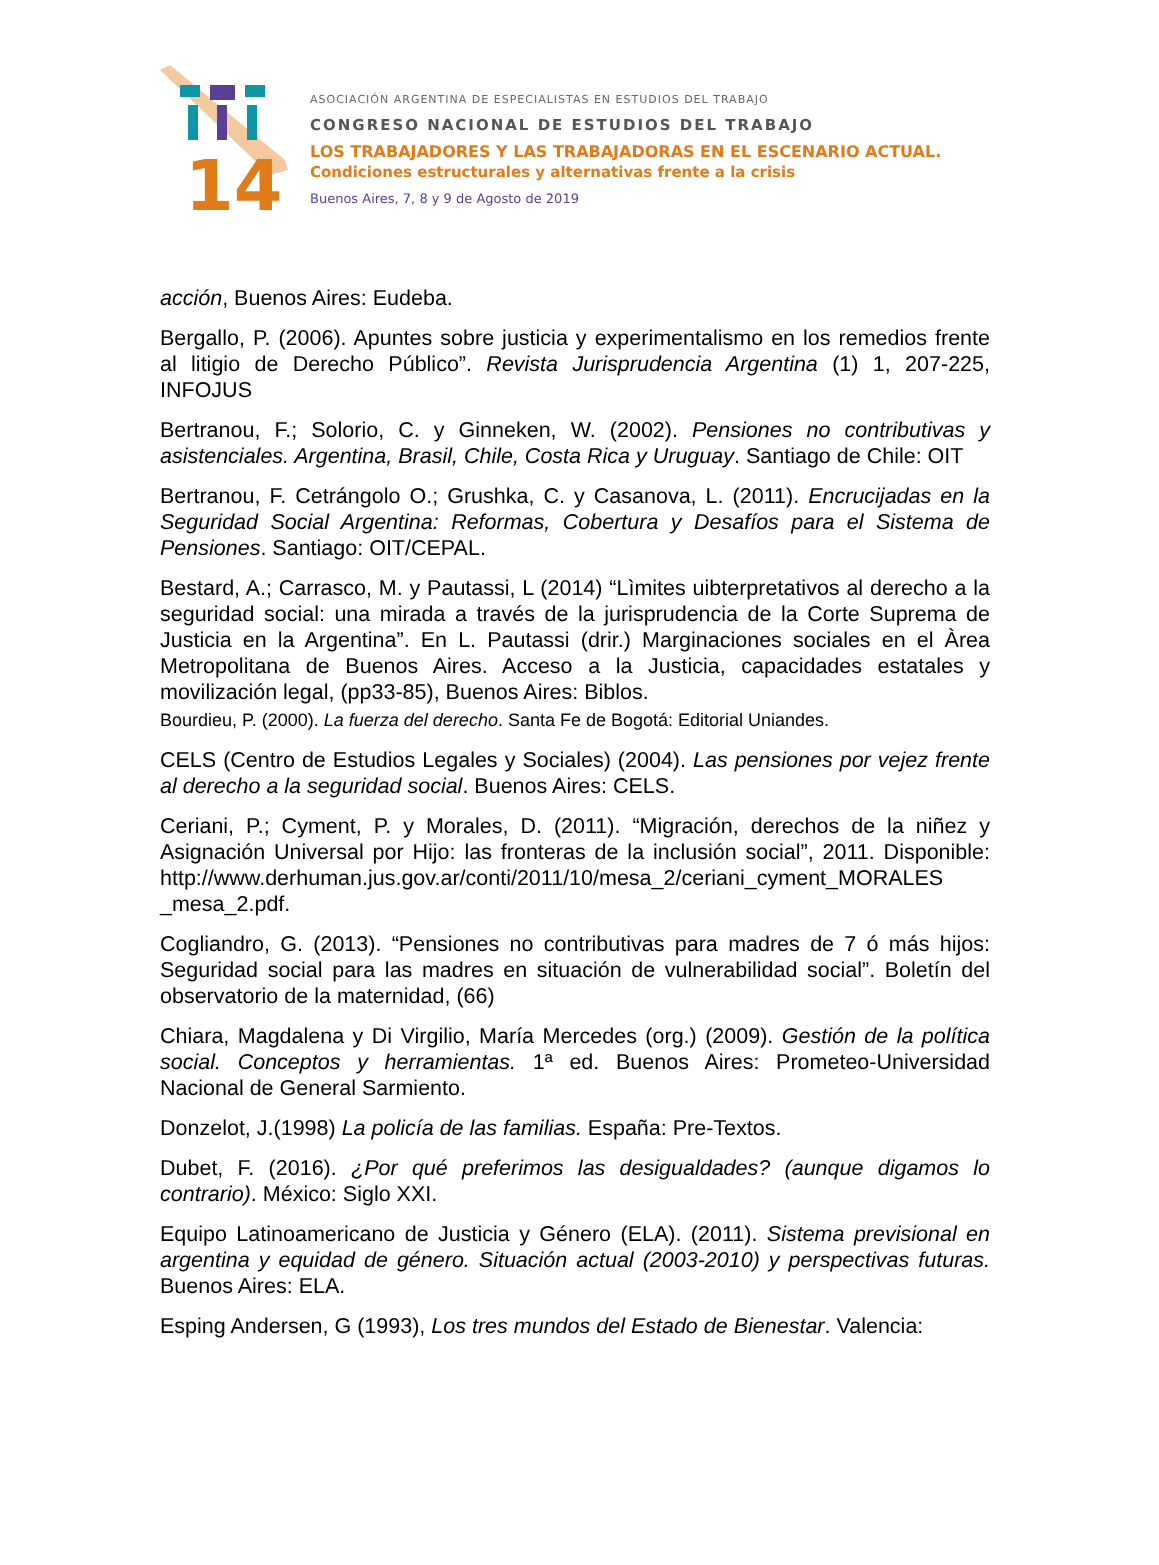14
ASOCIACIÓN ARGENTINA DE ESPECIALISTAS EN ESTUDIOS DEL TRABAJO
CONGRESO NACIONAL DE ESTUDIOS DEL TRABAJO
LOS TRABAJADORES Y LAS TRABAJADORAS EN EL ESCENARIO ACTUAL.
Condiciones estructurales y alternativas frente a la crisis
Buenos Aires, 7, 8 y 9 de Agosto de 2019
acción, Buenos Aires: Eudeba.
Bergallo, P. (2006). Apuntes sobre justicia y experimentalismo en los remedios frente al litigio de Derecho Público”. Revista Jurisprudencia Argentina (1) 1, 207-225, INFOJUS
Bertranou, F.; Solorio, C. y Ginneken, W. (2002). Pensiones no contributivas y asistenciales. Argentina, Brasil, Chile, Costa Rica y Uruguay. Santiago de Chile: OIT
Bertranou, F. Cetrángolo O.; Grushka, C. y Casanova, L. (2011). Encrucijadas en la Seguridad Social Argentina: Reformas, Cobertura y Desafíos para el Sistema de Pensiones. Santiago: OIT/CEPAL.
Bestard, A.; Carrasco, M. y Pautassi, L (2014) “Lìmites uibterpretativos al derecho a la seguridad social: una mirada a través de la jurisprudencia de la Corte Suprema de Justicia en la Argentina”. En L. Pautassi (drir.) Marginaciones sociales en el Àrea Metropolitana de Buenos Aires. Acceso a la Justicia, capacidades estatales y movilización legal, (pp33-85), Buenos Aires: Biblos.
Bourdieu, P. (2000). La fuerza del derecho. Santa Fe de Bogotá: Editorial Uniandes.
CELS (Centro de Estudios Legales y Sociales) (2004). Las pensiones por vejez frente al derecho a la seguridad social. Buenos Aires: CELS.
Ceriani, P.; Cyment, P. y Morales, D. (2011). “Migración, derechos de la niñez y Asignación Universal por Hijo: las fronteras de la inclusión social”, 2011. Disponible: http://www.derhuman.jus.gov.ar/conti/2011/10/mesa_2/ceriani_cyment_MORALES _mesa_2.pdf.
Cogliandro, G. (2013). “Pensiones no contributivas para madres de 7 ó más hijos: Seguridad social para las madres en situación de vulnerabilidad social”. Boletín del observatorio de la maternidad, (66)
Chiara, Magdalena y Di Virgilio, María Mercedes (org.) (2009). Gestión de la política social. Conceptos y herramientas. 1ª ed. Buenos Aires: Prometeo-Universidad Nacional de General Sarmiento.
Donzelot, J.(1998) La policía de las familias. España: Pre-Textos.
Dubet, F. (2016). ¿Por qué preferimos las desigualdades? (aunque digamos lo contrario). México: Siglo XXI.
Equipo Latinoamericano de Justicia y Género (ELA). (2011). Sistema previsional en argentina y equidad de género. Situación actual (2003-2010) y perspectivas futuras. Buenos Aires: ELA.
Esping Andersen, G (1993), Los tres mundos del Estado de Bienestar. Valencia: